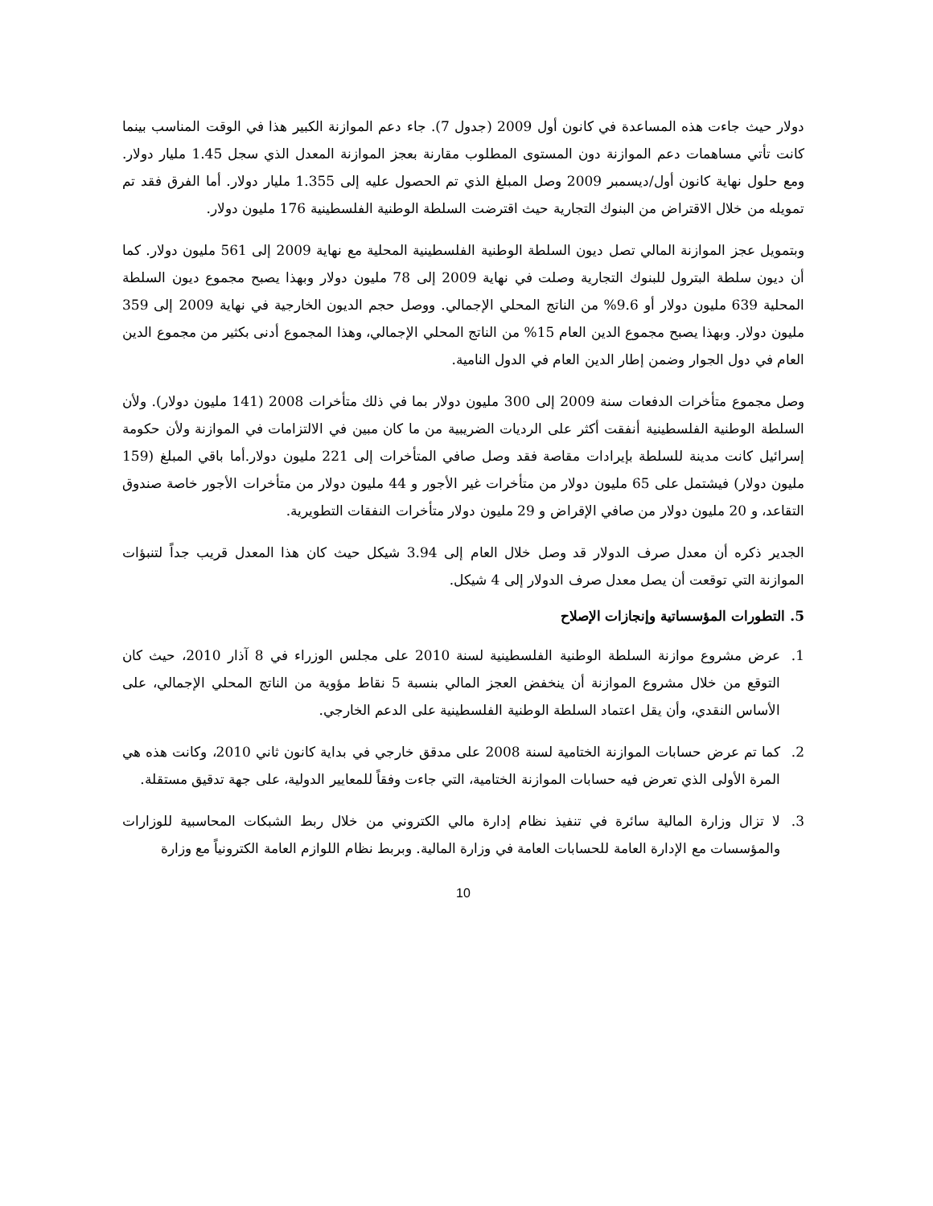دولار حيث جاءت هذه المساعدة في كانون أول 2009 (جدول 7). جاء دعم الموازنة الكبير هذا في الوقت المناسب بينما كانت تأتي مساهمات دعم الموازنة دون المستوى المطلوب مقارنة بعجز الموازنة المعدل الذي سجل 1.45 مليار دولار. ومع حلول نهاية كانون أول/ديسمبر 2009 وصل المبلغ الذي تم الحصول عليه إلى 1.355 مليار دولار. أما الفرق فقد تم تمويله من خلال الاقتراض من البنوك التجارية حيث اقترضت السلطة الوطنية الفلسطينية 176 مليون دولار.
وبتمويل عجز الموازنة المالي تصل ديون السلطة الوطنية الفلسطينية المحلية مع نهاية 2009 إلى 561 مليون دولار. كما أن ديون سلطة البترول للبنوك التجارية وصلت في نهاية 2009 إلى 78 مليون دولار وبهذا يصبح مجموع ديون السلطة المحلية 639 مليون دولار أو 9.6% من الناتج المحلي الإجمالي. ووصل حجم الديون الخارجية في نهاية 2009 إلى 359 مليون دولار. وبهذا يصبح مجموع الدين العام 15% من الناتج المحلي الإجمالي، وهذا المجموع أدنى بكثير من مجموع الدين العام في دول الجوار وضمن إطار الدين العام في الدول النامية.
وصل مجموع متأخرات الدفعات سنة 2009 إلى 300 مليون دولار بما في ذلك متأخرات 2008 (141 مليون دولار). ولأن السلطة الوطنية الفلسطينية أنفقت أكثر على الرديات الضريبية من ما كان مبين في الالتزامات في الموازنة ولأن حكومة إسرائيل كانت مدينة للسلطة بإيرادات مقاصة فقد وصل صافي المتأخرات إلى 221 مليون دولار.أما باقي المبلغ (159 مليون دولار) فيشتمل على 65 مليون دولار من متأخرات غير الأجور و 44 مليون دولار من متأخرات الأجور خاصة صندوق التقاعد، و 20 مليون دولار من صافي الإقراض و 29 مليون دولار متأخرات النفقات التطويرية.
الجدير ذكره أن معدل صرف الدولار قد وصل خلال العام إلى 3.94 شيكل حيث كان هذا المعدل قريب جداً لتنبؤات الموازنة التي توقعت أن يصل معدل صرف الدولار إلى 4 شيكل.
5. التطورات المؤسساتية وإنجازات الإصلاح
1. عرض مشروع موازنة السلطة الوطنية الفلسطينية لسنة 2010 على مجلس الوزراء في 8 آذار 2010، حيث كان التوقع من خلال مشروع الموازنة أن ينخفض العجز المالي بنسبة 5 نقاط مؤوية من الناتج المحلي الإجمالي، على الأساس النقدي، وأن يقل اعتماد السلطة الوطنية الفلسطينية على الدعم الخارجي.
2. كما تم عرض حسابات الموازنة الختامية لسنة 2008 على مدقق خارجي في بداية كانون ثاني 2010، وكانت هذه هي المرة الأولى الذي تعرض فيه حسابات الموازنة الختامية، التي جاءت وفقاً للمعايير الدولية، على جهة تدقيق مستقلة.
3. لا تزال وزارة المالية سائرة في تنفيذ نظام إدارة مالي الكتروني من خلال ربط الشبكات المحاسبية للوزارات والمؤسسات مع الإدارة العامة للحسابات العامة في وزارة المالية. وبربط نظام اللوازم العامة الكترونياً مع وزارة
10